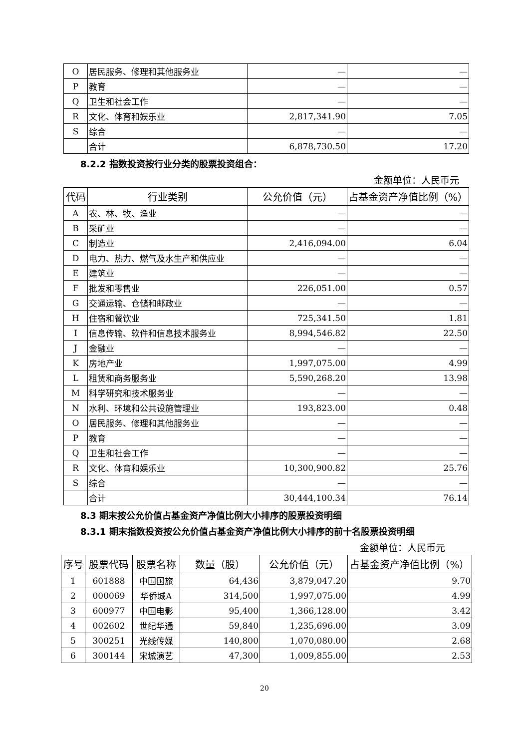| O | 居民服务、修理和其他服务业 | — | — |
| P | 教育 | — | — |
| Q | 卫生和社会工作 | — | — |
| R | 文化、体育和娱乐业 | 2,817,341.90 | 7.05 |
| S | 综合 | — | — |
| | 合计 | 6,878,730.50 | 17.20 |
8.2.2 指数投资按行业分类的股票投资组合：
金额单位：人民币元
| 代码 | 行业类别 | 公允价值（元） | 占基金资产净值比例（%） |
| --- | --- | --- | --- |
| A | 农、林、牧、渔业 | — | — |
| B | 采矿业 | — | — |
| C | 制造业 | 2,416,094.00 | 6.04 |
| D | 电力、热力、燃气及水生产和供应业 | — | — |
| E | 建筑业 | — | — |
| F | 批发和零售业 | 226,051.00 | 0.57 |
| G | 交通运输、仓储和邮政业 | — | — |
| H | 住宿和餐饮业 | 725,341.50 | 1.81 |
| I | 信息传输、软件和信息技术服务业 | 8,994,546.82 | 22.50 |
| J | 金融业 | — | — |
| K | 房地产业 | 1,997,075.00 | 4.99 |
| L | 租赁和商务服务业 | 5,590,268.20 | 13.98 |
| M | 科学研究和技术服务业 | — | — |
| N | 水利、环境和公共设施管理业 | 193,823.00 | 0.48 |
| O | 居民服务、修理和其他服务业 | — | — |
| P | 教育 | — | — |
| Q | 卫生和社会工作 | — | — |
| R | 文化、体育和娱乐业 | 10,300,900.82 | 25.76 |
| S | 综合 | — | — |
| | 合计 | 30,444,100.34 | 76.14 |
8.3 期末按公允价值占基金资产净值比例大小排序的股票投资明细
8.3.1 期末指数投资按公允价值占基金资产净值比例大小排序的前十名股票投资明细
金额单位：人民币元
| 序号 | 股票代码 | 股票名称 | 数量（股） | 公允价值（元） | 占基金资产净值比例（%） |
| --- | --- | --- | --- | --- | --- |
| 1 | 601888 | 中国国旅 | 64,436 | 3,879,047.20 | 9.70 |
| 2 | 000069 | 华侨城A | 314,500 | 1,997,075.00 | 4.99 |
| 3 | 600977 | 中国电影 | 95,400 | 1,366,128.00 | 3.42 |
| 4 | 002602 | 世纪华通 | 59,840 | 1,235,696.00 | 3.09 |
| 5 | 300251 | 光线传媒 | 140,800 | 1,070,080.00 | 2.68 |
| 6 | 300144 | 宋城演艺 | 47,300 | 1,009,855.00 | 2.53 |
20